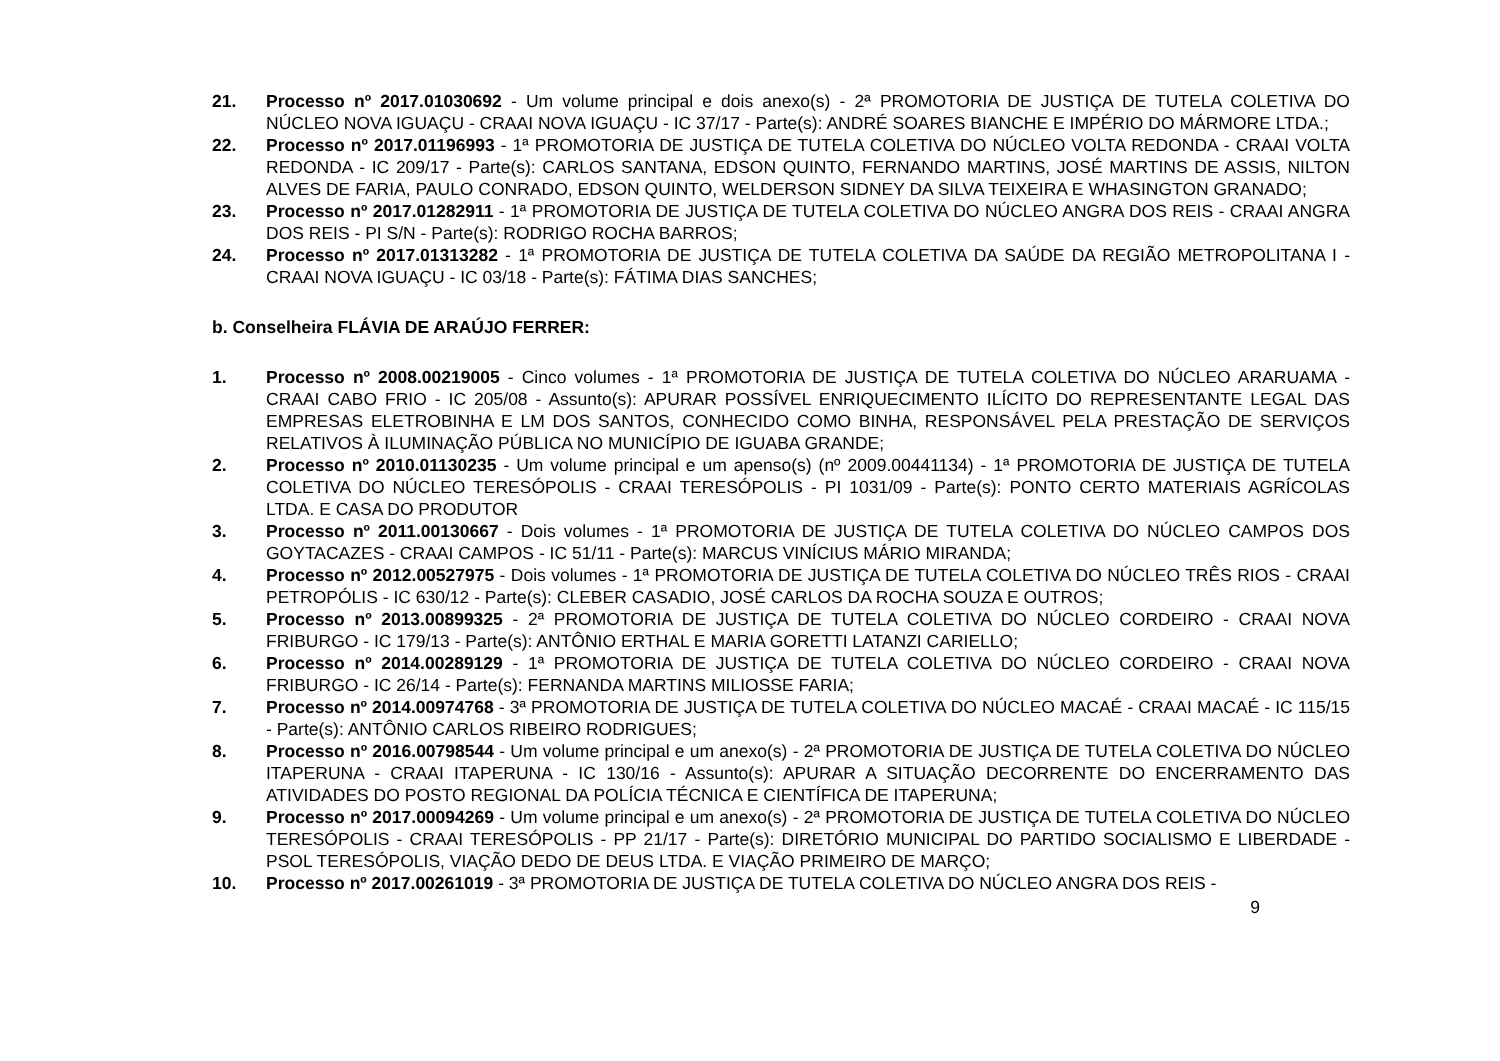21. Processo nº 2017.01030692 - Um volume principal e dois anexo(s) - 2ª PROMOTORIA DE JUSTIÇA DE TUTELA COLETIVA DO NÚCLEO NOVA IGUAÇU - CRAAI NOVA IGUAÇU - IC 37/17 - Parte(s): ANDRÉ SOARES BIANCHE E IMPÉRIO DO MÁRMORE LTDA.;
22. Processo nº 2017.01196993 - 1ª PROMOTORIA DE JUSTIÇA DE TUTELA COLETIVA DO NÚCLEO VOLTA REDONDA - CRAAI VOLTA REDONDA - IC 209/17 - Parte(s): CARLOS SANTANA, EDSON QUINTO, FERNANDO MARTINS, JOSÉ MARTINS DE ASSIS, NILTON ALVES DE FARIA, PAULO CONRADO, EDSON QUINTO, WELDERSON SIDNEY DA SILVA TEIXEIRA E WHASINGTON GRANADO;
23. Processo nº 2017.01282911 - 1ª PROMOTORIA DE JUSTIÇA DE TUTELA COLETIVA DO NÚCLEO ANGRA DOS REIS - CRAAI ANGRA DOS REIS - PI S/N - Parte(s): RODRIGO ROCHA BARROS;
24. Processo nº 2017.01313282 - 1ª PROMOTORIA DE JUSTIÇA DE TUTELA COLETIVA DA SAÚDE DA REGIÃO METROPOLITANA I - CRAAI NOVA IGUAÇU - IC 03/18 - Parte(s): FÁTIMA DIAS SANCHES;
b. Conselheira FLÁVIA DE ARAÚJO FERRER:
1. Processo nº 2008.00219005 - Cinco volumes - 1ª PROMOTORIA DE JUSTIÇA DE TUTELA COLETIVA DO NÚCLEO ARARUAMA - CRAAI CABO FRIO - IC 205/08 - Assunto(s): APURAR POSSÍVEL ENRIQUECIMENTO ILÍCITO DO REPRESENTANTE LEGAL DAS EMPRESAS ELETROBINHA E LM DOS SANTOS, CONHECIDO COMO BINHA, RESPONSÁVEL PELA PRESTAÇÃO DE SERVIÇOS RELATIVOS À ILUMINAÇÃO PÚBLICA NO MUNICÍPIO DE IGUABA GRANDE;
2. Processo nº 2010.01130235 - Um volume principal e um apenso(s) (nº 2009.00441134) - 1ª PROMOTORIA DE JUSTIÇA DE TUTELA COLETIVA DO NÚCLEO TERESÓPOLIS - CRAAI TERESÓPOLIS - PI 1031/09 - Parte(s): PONTO CERTO MATERIAIS AGRÍCOLAS LTDA. E CASA DO PRODUTOR
3. Processo nº 2011.00130667 - Dois volumes - 1ª PROMOTORIA DE JUSTIÇA DE TUTELA COLETIVA DO NÚCLEO CAMPOS DOS GOYTACAZES - CRAAI CAMPOS - IC 51/11 - Parte(s): MARCUS VINÍCIUS MÁRIO MIRANDA;
4. Processo nº 2012.00527975 - Dois volumes - 1ª PROMOTORIA DE JUSTIÇA DE TUTELA COLETIVA DO NÚCLEO TRÊS RIOS - CRAAI PETROPÓLIS - IC 630/12 - Parte(s): CLEBER CASADIO, JOSÉ CARLOS DA ROCHA SOUZA E OUTROS;
5. Processo nº 2013.00899325 - 2ª PROMOTORIA DE JUSTIÇA DE TUTELA COLETIVA DO NÚCLEO CORDEIRO - CRAAI NOVA FRIBURGO - IC 179/13 - Parte(s): ANTÔNIO ERTHAL E MARIA GORETTI LATANZI CARIELLO;
6. Processo nº 2014.00289129 - 1ª PROMOTORIA DE JUSTIÇA DE TUTELA COLETIVA DO NÚCLEO CORDEIRO - CRAAI NOVA FRIBURGO - IC 26/14 - Parte(s): FERNANDA MARTINS MILIOSSE FARIA;
7. Processo nº 2014.00974768 - 3ª PROMOTORIA DE JUSTIÇA DE TUTELA COLETIVA DO NÚCLEO MACAÉ - CRAAI MACAÉ - IC 115/15 - Parte(s): ANTÔNIO CARLOS RIBEIRO RODRIGUES;
8. Processo nº 2016.00798544 - Um volume principal e um anexo(s) - 2ª PROMOTORIA DE JUSTIÇA DE TUTELA COLETIVA DO NÚCLEO ITAPERUNA - CRAAI ITAPERUNA - IC 130/16 - Assunto(s): APURAR A SITUAÇÃO DECORRENTE DO ENCERRAMENTO DAS ATIVIDADES DO POSTO REGIONAL DA POLÍCIA TÉCNICA E CIENTÍFICA DE ITAPERUNA;
9. Processo nº 2017.00094269 - Um volume principal e um anexo(s) - 2ª PROMOTORIA DE JUSTIÇA DE TUTELA COLETIVA DO NÚCLEO TERESÓPOLIS - CRAAI TERESÓPOLIS - PP 21/17 - Parte(s): DIRETÓRIO MUNICIPAL DO PARTIDO SOCIALISMO E LIBERDADE - PSOL TERESÓPOLIS, VIAÇÃO DEDO DE DEUS LTDA. E VIAÇÃO PRIMEIRO DE MARÇO;
10. Processo nº 2017.00261019 - 3ª PROMOTORIA DE JUSTIÇA DE TUTELA COLETIVA DO NÚCLEO ANGRA DOS REIS -
9